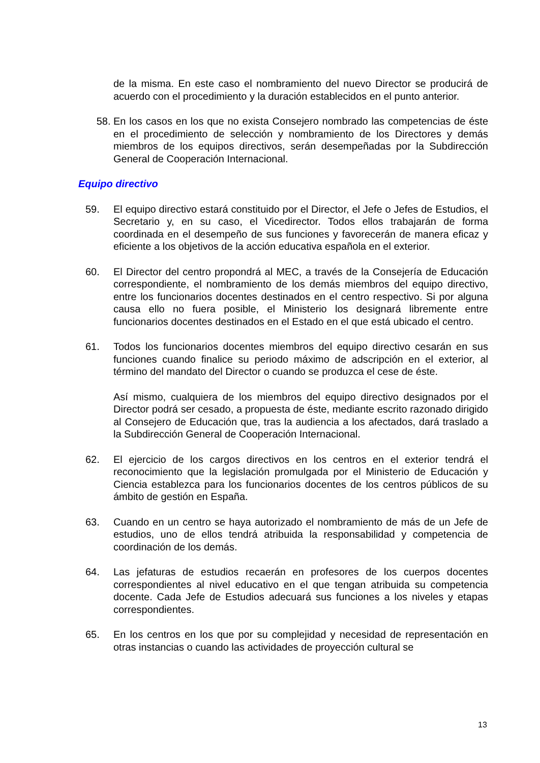de la misma. En este caso el nombramiento del nuevo Director se producirá de acuerdo con el procedimiento y la duración establecidos en el punto anterior.
58. En los casos en los que no exista Consejero nombrado las competencias de éste en el procedimiento de selección y nombramiento de los Directores y demás miembros de los equipos directivos, serán desempeñadas por la Subdirección General de Cooperación Internacional.
Equipo directivo
59. El equipo directivo estará constituido por el Director, el Jefe o Jefes de Estudios, el Secretario y, en su caso, el Vicedirector. Todos ellos trabajarán de forma coordinada en el desempeño de sus funciones y favorecerán de manera eficaz y eficiente a los objetivos de la acción educativa española en el exterior.
60. El Director del centro propondrá al MEC, a través de la Consejería de Educación correspondiente, el nombramiento de los demás miembros del equipo directivo, entre los funcionarios docentes destinados en el centro respectivo. Si por alguna causa ello no fuera posible, el Ministerio los designará libremente entre funcionarios docentes destinados en el Estado en el que está ubicado el centro.
61. Todos los funcionarios docentes miembros del equipo directivo cesarán en sus funciones cuando finalice su periodo máximo de adscripción en el exterior, al término del mandato del Director o cuando se produzca el cese de éste.
Así mismo, cualquiera de los miembros del equipo directivo designados por el Director podrá ser cesado, a propuesta de éste, mediante escrito razonado dirigido al Consejero de Educación que, tras la audiencia a los afectados, dará traslado a la Subdirección General de Cooperación Internacional.
62. El ejercicio de los cargos directivos en los centros en el exterior tendrá el reconocimiento que la legislación promulgada por el Ministerio de Educación y Ciencia establezca para los funcionarios docentes de los centros públicos de su ámbito de gestión en España.
63. Cuando en un centro se haya autorizado el nombramiento de más de un Jefe de estudios, uno de ellos tendrá atribuida la responsabilidad y competencia de coordinación de los demás.
64. Las jefaturas de estudios recaerán en profesores de los cuerpos docentes correspondientes al nivel educativo en el que tengan atribuida su competencia docente. Cada Jefe de Estudios adecuará sus funciones a los niveles y etapas correspondientes.
65. En los centros en los que por su complejidad y necesidad de representación en otras instancias o cuando las actividades de proyección cultural se
13